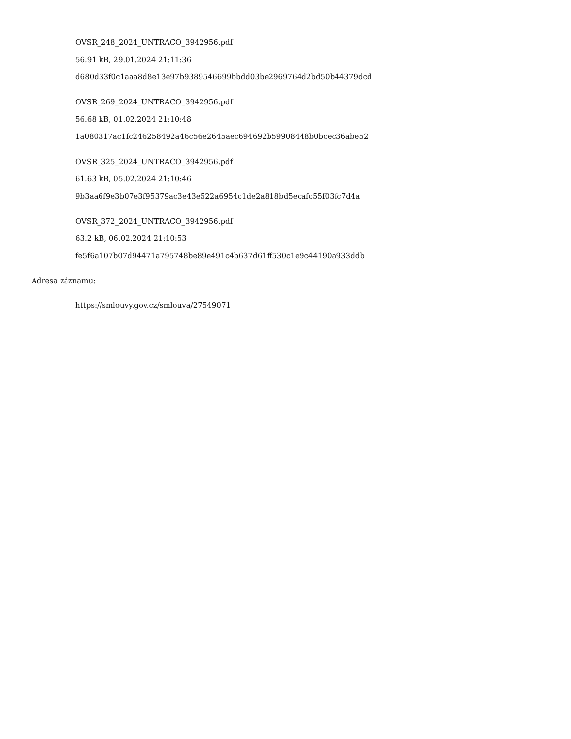OVSR_248_2024_UNTRACO_3942956.pdf
56.91 kB, 29.01.2024 21:11:36
d680d33f0c1aaa8d8e13e97b9389546699bbdd03be2969764d2bd50b44379dcd
OVSR_269_2024_UNTRACO_3942956.pdf
56.68 kB, 01.02.2024 21:10:48
1a080317ac1fc246258492a46c56e2645aec694692b59908448b0bcec36abe52
OVSR_325_2024_UNTRACO_3942956.pdf
61.63 kB, 05.02.2024 21:10:46
9b3aa6f9e3b07e3f95379ac3e43e522a6954c1de2a818bd5ecafc55f03fc7d4a
OVSR_372_2024_UNTRACO_3942956.pdf
63.2 kB, 06.02.2024 21:10:53
fe5f6a107b07d94471a795748be89e491c4b637d61ff530c1e9c44190a933ddb
Adresa záznamu:
https://smlouvy.gov.cz/smlouva/27549071